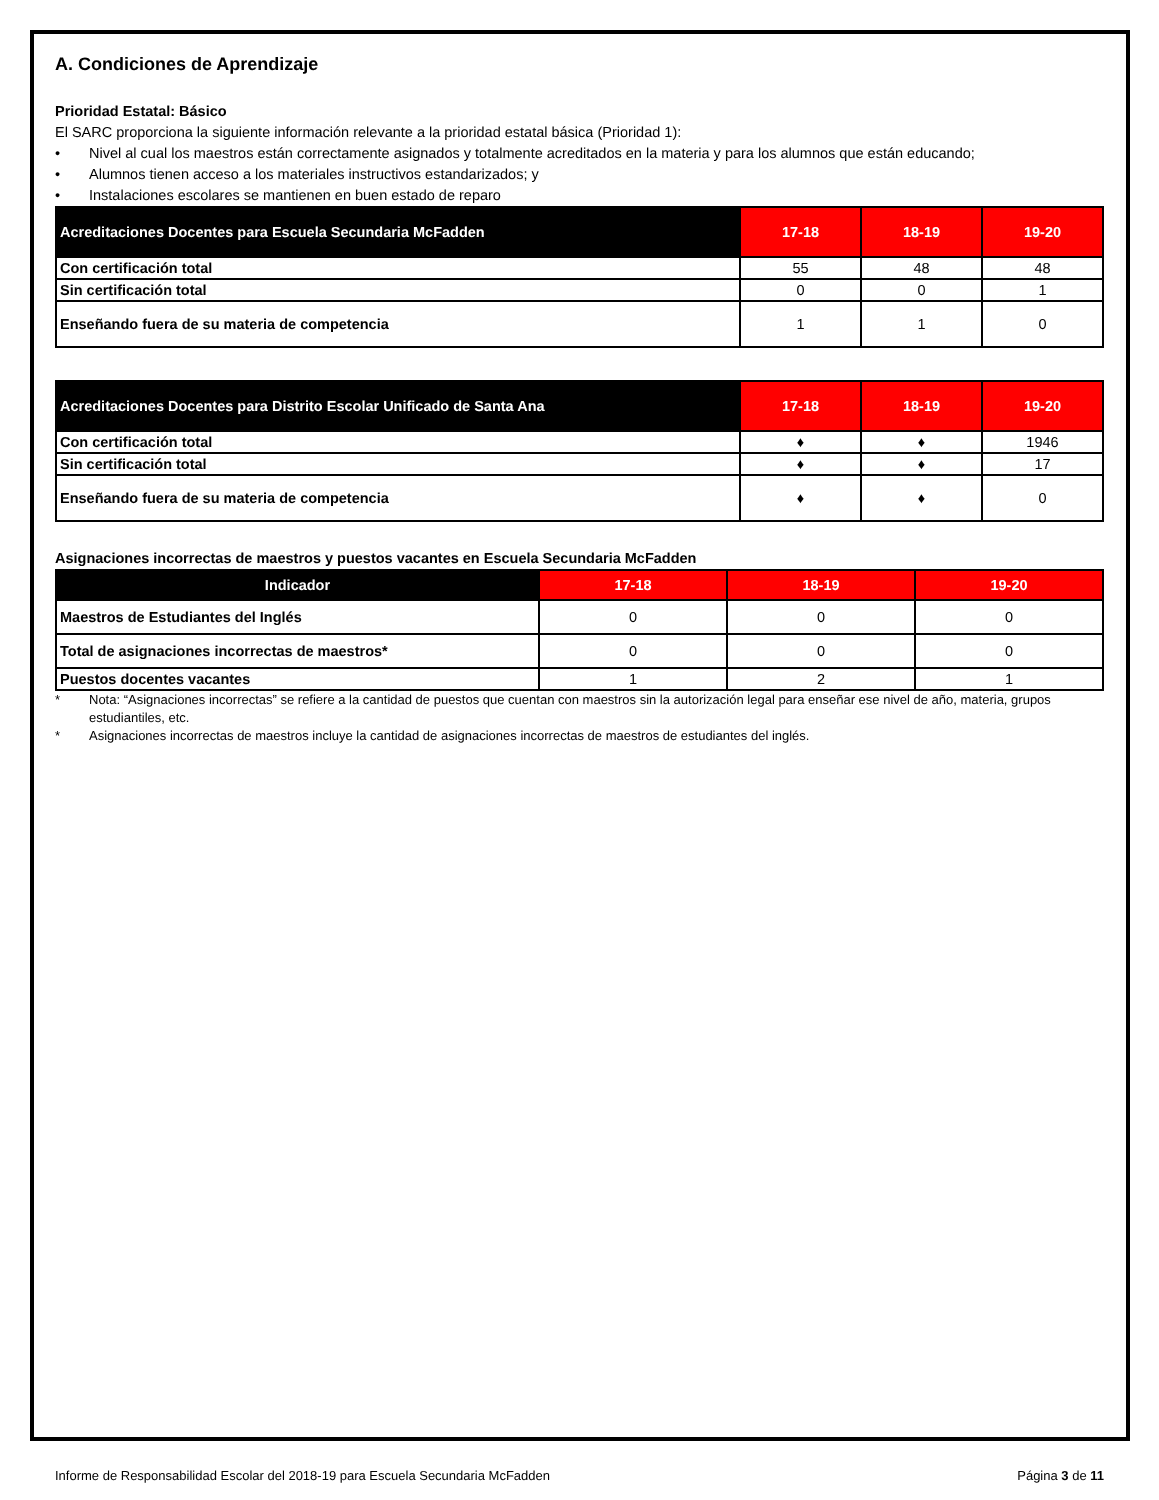A. Condiciones de Aprendizaje
Prioridad Estatal: Básico
El SARC proporciona la siguiente información relevante a la prioridad estatal básica (Prioridad 1):
• Nivel al cual los maestros están correctamente asignados y totalmente acreditados en la materia y para los alumnos que están educando;
• Alumnos tienen acceso a los materiales instructivos estandarizados; y
• Instalaciones escolares se mantienen en buen estado de reparo
| Acreditaciones Docentes para Escuela Secundaria McFadden | 17-18 | 18-19 | 19-20 |
| --- | --- | --- | --- |
| Con certificación total | 55 | 48 | 48 |
| Sin certificación total | 0 | 0 | 1 |
| Enseñando fuera de su materia de competencia | 1 | 1 | 0 |
| Acreditaciones Docentes para Distrito Escolar Unificado de Santa Ana | 17-18 | 18-19 | 19-20 |
| --- | --- | --- | --- |
| Con certificación total | ♦ | ♦ | 1946 |
| Sin certificación total | ♦ | ♦ | 17 |
| Enseñando fuera de su materia de competencia | ♦ | ♦ | 0 |
Asignaciones incorrectas de maestros y puestos vacantes en Escuela Secundaria McFadden
| Indicador | 17-18 | 18-19 | 19-20 |
| --- | --- | --- | --- |
| Maestros de Estudiantes del Inglés | 0 | 0 | 0 |
| Total de asignaciones incorrectas de maestros* | 0 | 0 | 0 |
| Puestos docentes vacantes | 1 | 2 | 1 |
* Nota: “Asignaciones incorrectas” se refiere a la cantidad de puestos que cuentan con maestros sin la autorización legal para enseñar ese nivel de año, materia, grupos estudiantiles, etc.
* Asignaciones incorrectas de maestros incluye la cantidad de asignaciones incorrectas de maestros de estudiantes del inglés.
Informe de Responsabilidad Escolar del 2018-19 para Escuela Secundaria McFadden
Página 3 de 11